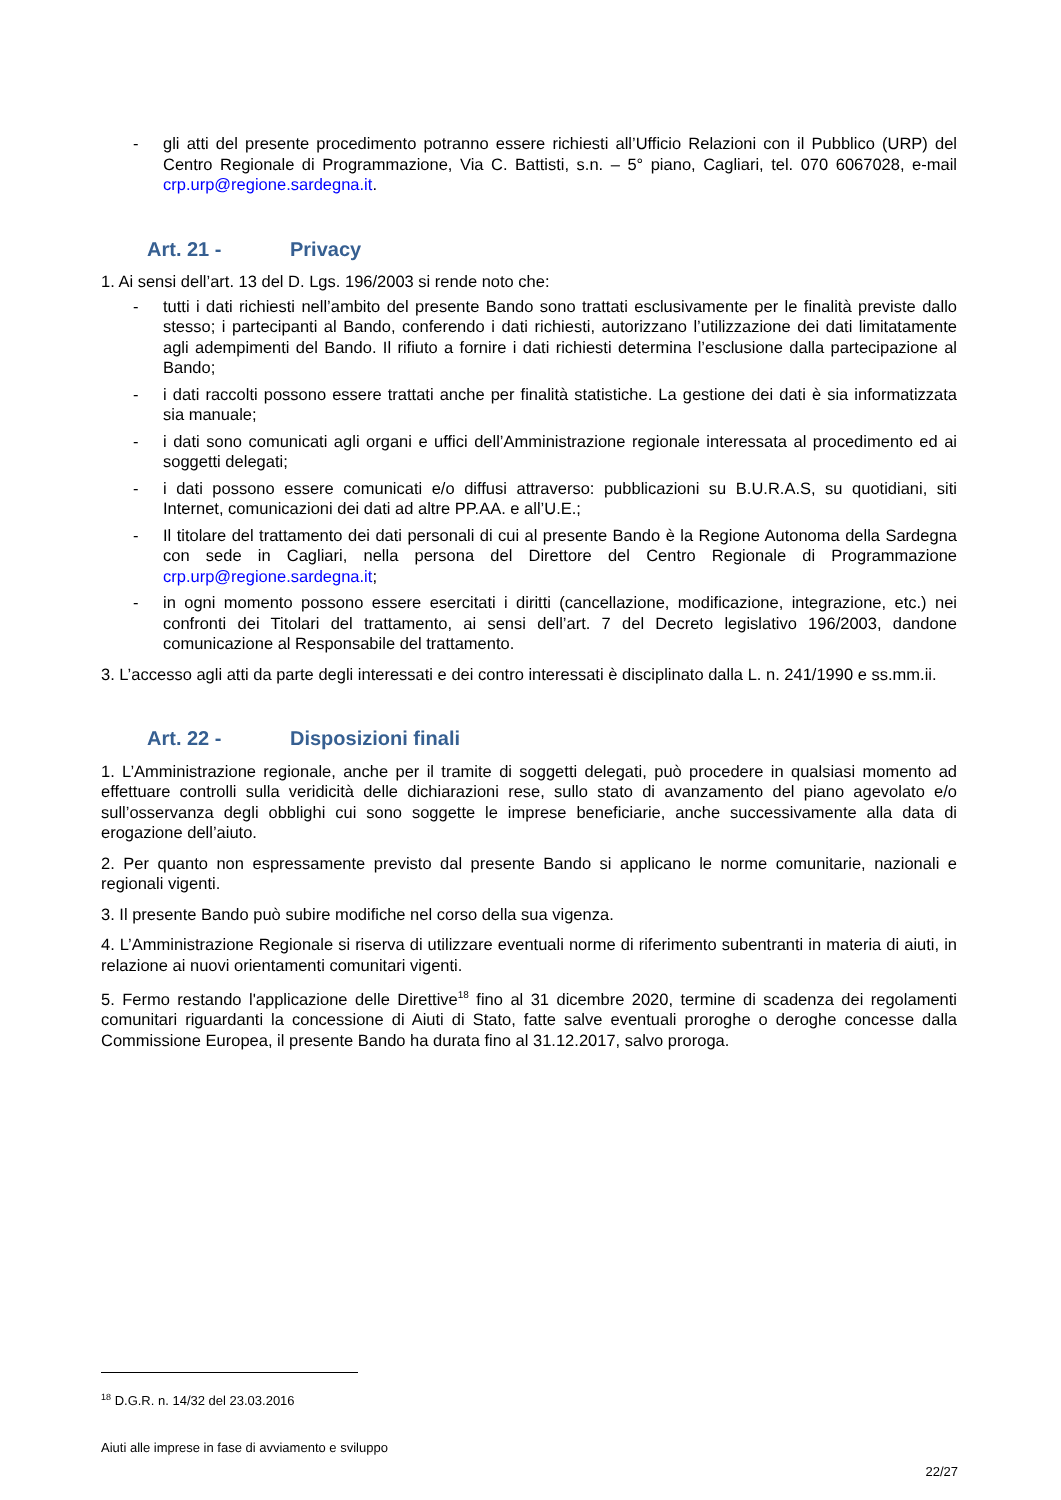- gli atti del presente procedimento potranno essere richiesti all’Ufficio Relazioni con il Pubblico (URP) del Centro Regionale di Programmazione, Via C. Battisti, s.n. – 5° piano, Cagliari, tel. 070 6067028, e-mail crp.urp@regione.sardegna.it.
Art. 21 - Privacy
1. Ai sensi dell’art. 13 del D. Lgs. 196/2003 si rende noto che:
- tutti i dati richiesti nell’ambito del presente Bando sono trattati esclusivamente per le finalità previste dallo stesso; i partecipanti al Bando, conferendo i dati richiesti, autorizzano l’utilizzazione dei dati limitatamente agli adempimenti del Bando. Il rifiuto a fornire i dati richiesti determina l’esclusione dalla partecipazione al Bando;
- i dati raccolti possono essere trattati anche per finalità statistiche. La gestione dei dati è sia informatizzata sia manuale;
- i dati sono comunicati agli organi e uffici dell’Amministrazione regionale interessata al procedimento ed ai soggetti delegati;
- i dati possono essere comunicati e/o diffusi attraverso: pubblicazioni su B.U.R.A.S, su quotidiani, siti Internet, comunicazioni dei dati ad altre PP.AA. e all’U.E.;
- Il titolare del trattamento dei dati personali di cui al presente Bando è la Regione Autonoma della Sardegna con sede in Cagliari, nella persona del Direttore del Centro Regionale di Programmazione crp.urp@regione.sardegna.it;
- in ogni momento possono essere esercitati i diritti (cancellazione, modificazione, integrazione, etc.) nei confronti dei Titolari del trattamento, ai sensi dell’art. 7 del Decreto legislativo 196/2003, dandone comunicazione al Responsabile del trattamento.
3. L’accesso agli atti da parte degli interessati e dei contro interessati è disciplinato dalla L. n. 241/1990 e ss.mm.ii.
Art. 22 - Disposizioni finali
1. L’Amministrazione regionale, anche per il tramite di soggetti delegati, può procedere in qualsiasi momento ad effettuare controlli sulla veridicità delle dichiarazioni rese, sullo stato di avanzamento del piano agevolato e/o sull’osservanza degli obblighi cui sono soggette le imprese beneficiarie, anche successivamente alla data di erogazione dell’aiuto.
2. Per quanto non espressamente previsto dal presente Bando si applicano le norme comunitarie, nazionali e regionali vigenti.
3. Il presente Bando può subire modifiche nel corso della sua vigenza.
4. L’Amministrazione Regionale si riserva di utilizzare eventuali norme di riferimento subentranti in materia di aiuti, in relazione ai nuovi orientamenti comunitari vigenti.
5. Fermo restando l'applicazione delle Direttive<sup>18</sup> fino al 31 dicembre 2020, termine di scadenza dei regolamenti comunitari riguardanti la concessione di Aiuti di Stato, fatte salve eventuali proroghe o deroghe concesse dalla Commissione Europea, il presente Bando ha durata fino al 31.12.2017, salvo proroga.
<sup>18</sup> D.G.R. n. 14/32 del 23.03.2016
Aiuti alle imprese in fase di avviamento e sviluppo
22/27